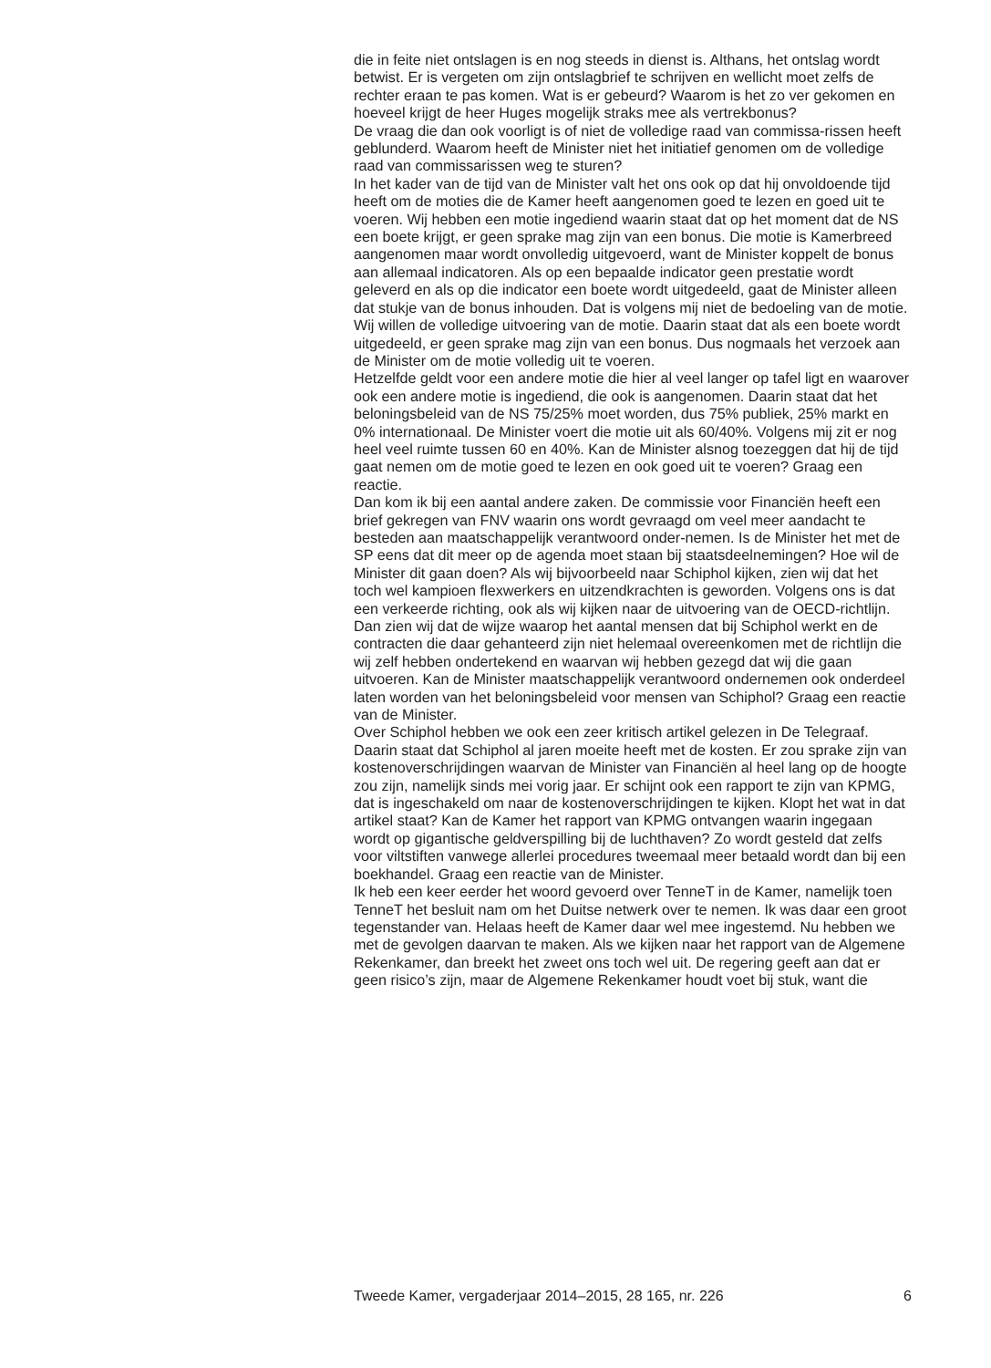die in feite niet ontslagen is en nog steeds in dienst is. Althans, het ontslag wordt betwist. Er is vergeten om zijn ontslagbrief te schrijven en wellicht moet zelfs de rechter eraan te pas komen. Wat is er gebeurd? Waarom is het zo ver gekomen en hoeveel krijgt de heer Huges mogelijk straks mee als vertrekbonus?
De vraag die dan ook voorligt is of niet de volledige raad van commissa-rissen heeft geblunderd. Waarom heeft de Minister niet het initiatief genomen om de volledige raad van commissarissen weg te sturen?
In het kader van de tijd van de Minister valt het ons ook op dat hij onvoldoende tijd heeft om de moties die de Kamer heeft aangenomen goed te lezen en goed uit te voeren. Wij hebben een motie ingediend waarin staat dat op het moment dat de NS een boete krijgt, er geen sprake mag zijn van een bonus. Die motie is Kamerbreed aangenomen maar wordt onvolledig uitgevoerd, want de Minister koppelt de bonus aan allemaal indicatoren. Als op een bepaalde indicator geen prestatie wordt geleverd en als op die indicator een boete wordt uitgedeeld, gaat de Minister alleen dat stukje van de bonus inhouden. Dat is volgens mij niet de bedoeling van de motie. Wij willen de volledige uitvoering van de motie. Daarin staat dat als een boete wordt uitgedeeld, er geen sprake mag zijn van een bonus. Dus nogmaals het verzoek aan de Minister om de motie volledig uit te voeren.
Hetzelfde geldt voor een andere motie die hier al veel langer op tafel ligt en waarover ook een andere motie is ingediend, die ook is aangenomen. Daarin staat dat het beloningsbeleid van de NS 75/25% moet worden, dus 75% publiek, 25% markt en 0% internationaal. De Minister voert die motie uit als 60/40%. Volgens mij zit er nog heel veel ruimte tussen 60 en 40%. Kan de Minister alsnog toezeggen dat hij de tijd gaat nemen om de motie goed te lezen en ook goed uit te voeren? Graag een reactie.
Dan kom ik bij een aantal andere zaken. De commissie voor Financiën heeft een brief gekregen van FNV waarin ons wordt gevraagd om veel meer aandacht te besteden aan maatschappelijk verantwoord onder-nemen. Is de Minister het met de SP eens dat dit meer op de agenda moet staan bij staatsdeelnemingen? Hoe wil de Minister dit gaan doen? Als wij bijvoorbeeld naar Schiphol kijken, zien wij dat het toch wel kampioen flexwerkers en uitzendkrachten is geworden. Volgens ons is dat een verkeerde richting, ook als wij kijken naar de uitvoering van de OECD-richtlijn. Dan zien wij dat de wijze waarop het aantal mensen dat bij Schiphol werkt en de contracten die daar gehanteerd zijn niet helemaal overeenkomen met de richtlijn die wij zelf hebben ondertekend en waarvan wij hebben gezegd dat wij die gaan uitvoeren. Kan de Minister maatschappelijk verantwoord ondernemen ook onderdeel laten worden van het beloningsbeleid voor mensen van Schiphol? Graag een reactie van de Minister.
Over Schiphol hebben we ook een zeer kritisch artikel gelezen in De Telegraaf. Daarin staat dat Schiphol al jaren moeite heeft met de kosten. Er zou sprake zijn van kostenoverschrijdingen waarvan de Minister van Financiën al heel lang op de hoogte zou zijn, namelijk sinds mei vorig jaar. Er schijnt ook een rapport te zijn van KPMG, dat is ingeschakeld om naar de kostenoverschrijdingen te kijken. Klopt het wat in dat artikel staat? Kan de Kamer het rapport van KPMG ontvangen waarin ingegaan wordt op gigantische geldverspilling bij de luchthaven? Zo wordt gesteld dat zelfs voor viltstiften vanwege allerlei procedures tweemaal meer betaald wordt dan bij een boekhandel. Graag een reactie van de Minister.
Ik heb een keer eerder het woord gevoerd over TenneT in de Kamer, namelijk toen TenneT het besluit nam om het Duitse netwerk over te nemen. Ik was daar een groot tegenstander van. Helaas heeft de Kamer daar wel mee ingestemd. Nu hebben we met de gevolgen daarvan te maken. Als we kijken naar het rapport van de Algemene Rekenkamer, dan breekt het zweet ons toch wel uit. De regering geeft aan dat er geen risico’s zijn, maar de Algemene Rekenkamer houdt voet bij stuk, want die
Tweede Kamer, vergaderjaar 2014–2015, 28 165, nr. 226 6